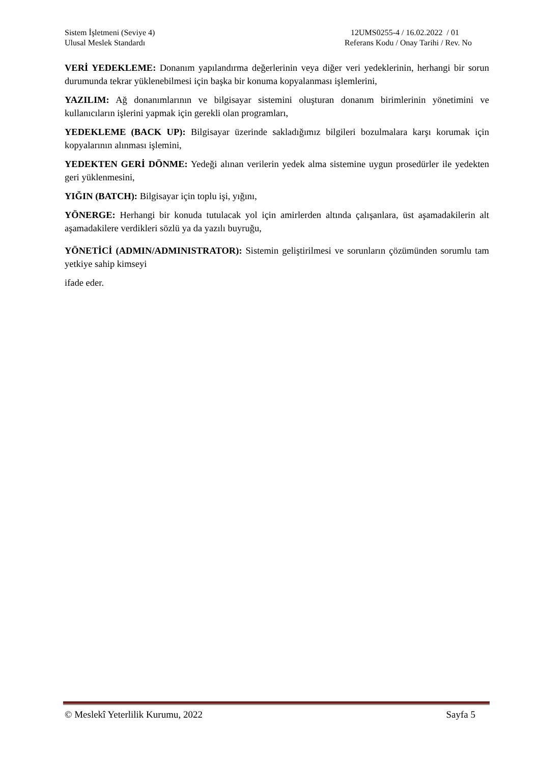Sistem İşletmeni (Seviye 4)
Ulusal Meslek Standardı
12UMS0255-4 / 16.02.2022 / 01
Referans Kodu / Onay Tarihi / Rev. No
VERİ YEDEKLEME: Donanım yapılandırma değerlerinin veya diğer veri yedeklerinin, herhangi bir sorun durumunda tekrar yüklenebilmesi için başka bir konuma kopyalanması işlemlerini,
YAZILIM: Ağ donanımlarının ve bilgisayar sistemini oluşturan donanım birimlerinin yönetimini ve kullanıcıların işlerini yapmak için gerekli olan programları,
YEDEKLEME (BACK UP): Bilgisayar üzerinde sakladığımız bilgileri bozulmalara karşı korumak için kopyalarının alınması işlemini,
YEDEKTEN GERİ DÖNME: Yedeği alınan verilerin yedek alma sistemine uygun prosedürler ile yedekten geri yüklenmesini,
YIĞIN (BATCH): Bilgisayar için toplu işi, yığını,
YÖNERGE: Herhangi bir konuda tutulacak yol için amirlerden altında çalışanlara, üst aşamadakilerin alt aşamadakilere verdikleri sözlü ya da yazılı buyruğu,
YÖNETİCİ (ADMIN/ADMINISTRATOR): Sistemin geliştirilmesi ve sorunların çözümünden sorumlu tam yetkiye sahip kimseyi
ifade eder.
© Meslekî Yeterlilik Kurumu, 2022 Sayfa 5